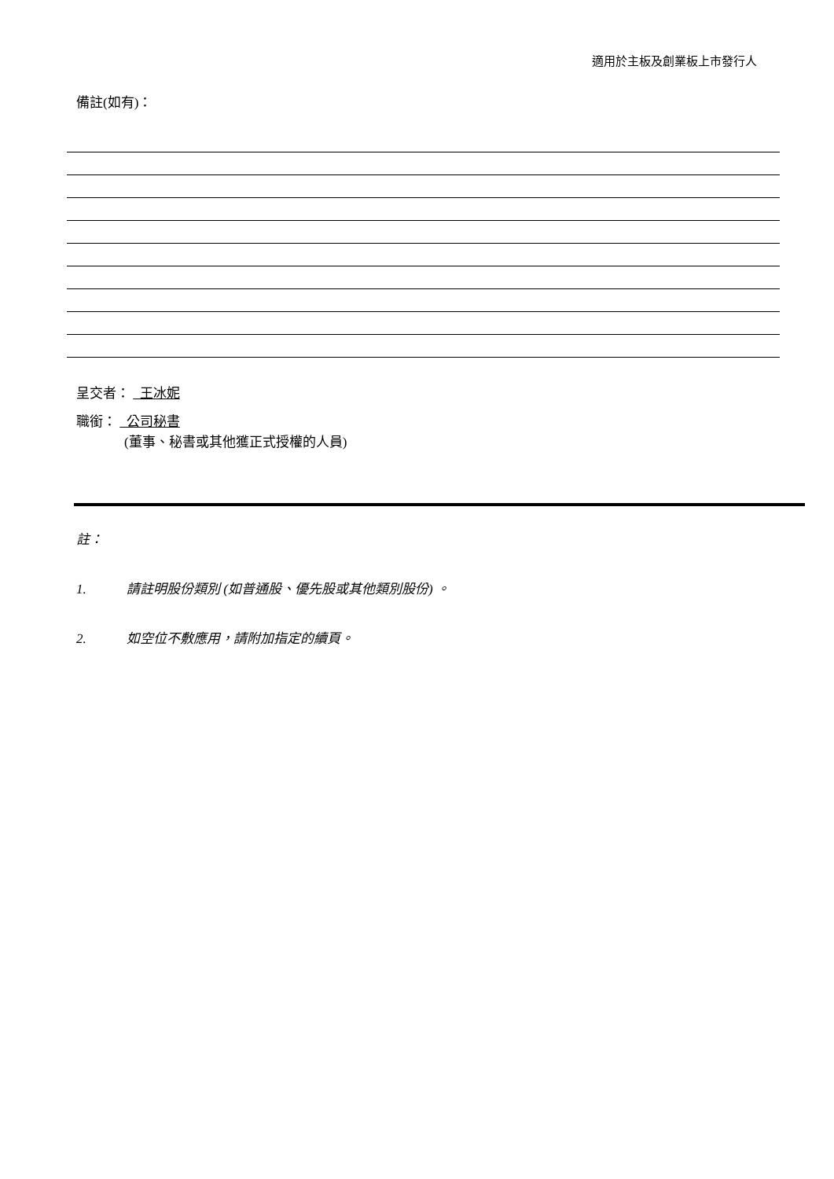適用於主板及創業板上市發行人
備註(如有)：
呈交者： 王冰妮
職銜： 公司秘書
(董事、秘書或其他獲正式授權的人員)
註：
1. 請註明股份類別 (如普通股、優先股或其他類別股份) 。
2. 如空位不敷應用，請附加指定的續頁。